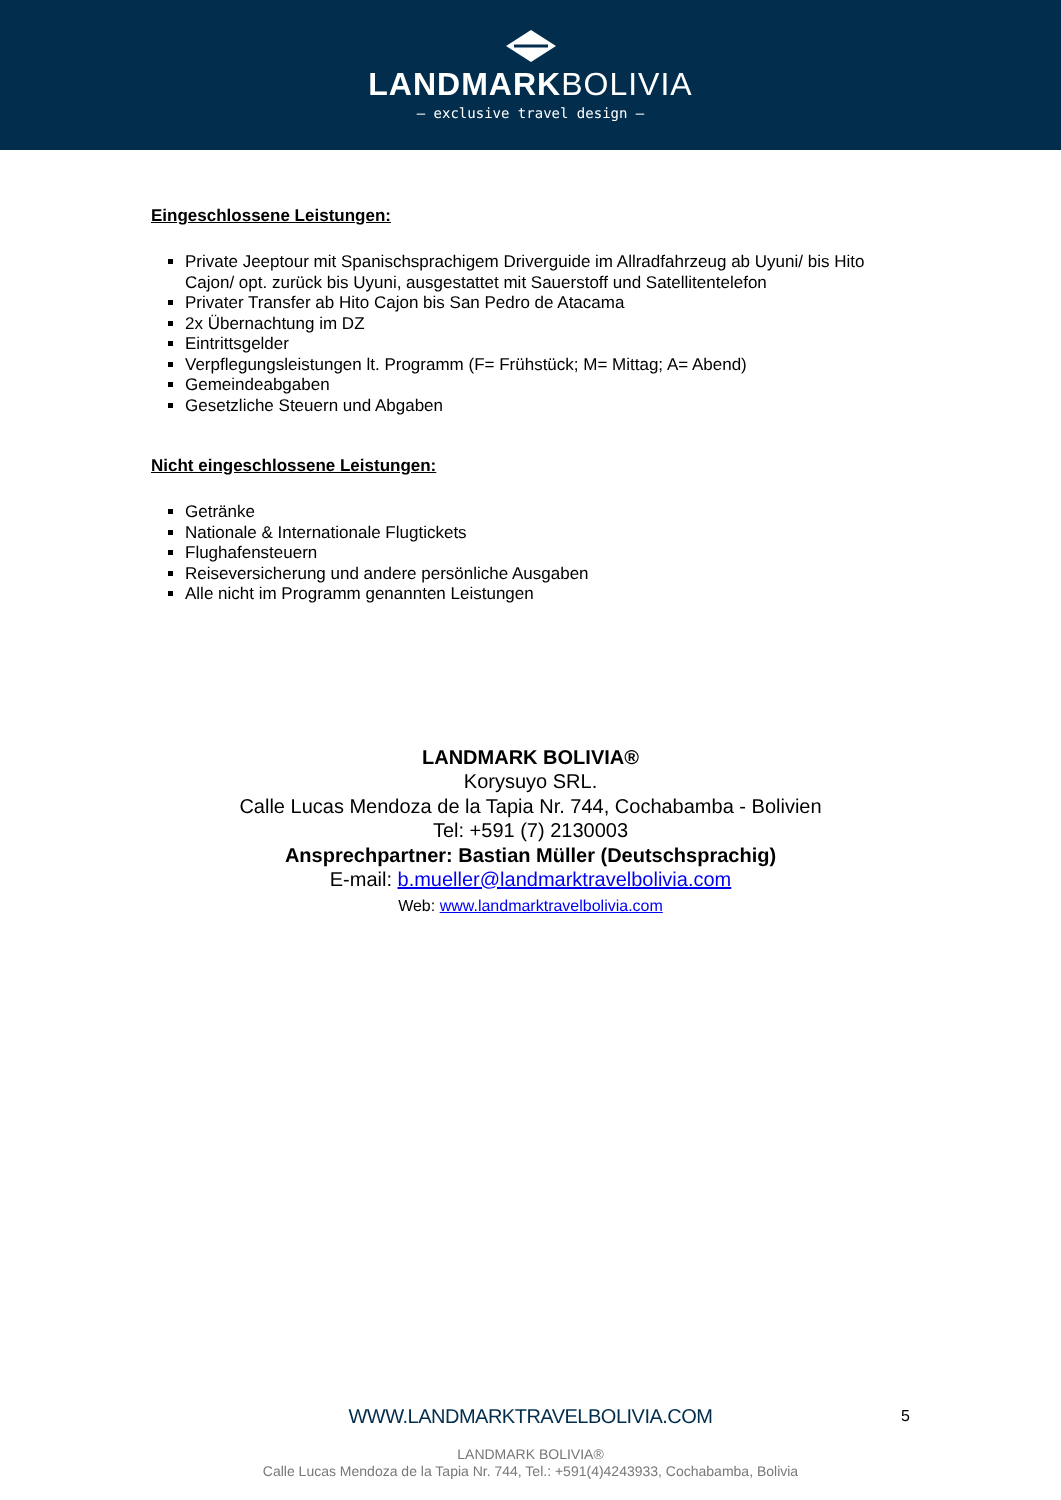LANDMARKBOLIVIA
— exclusive travel design —
Eingeschlossene Leistungen:
Private Jeeptour mit Spanischsprachigem Driverguide im Allradfahrzeug ab Uyuni/ bis Hito Cajon/ opt. zurück bis Uyuni, ausgestattet mit Sauerstoff und Satellitentelefon
Privater Transfer ab Hito Cajon bis San Pedro de Atacama
2x Übernachtung im DZ
Eintrittsgelder
Verpflegungsleistungen lt. Programm (F= Frühstück; M= Mittag; A= Abend)
Gemeindeabgaben
Gesetzliche Steuern und Abgaben
Nicht eingeschlossene Leistungen:
Getränke
Nationale & Internationale Flugtickets
Flughafensteuern
Reiseversicherung und andere persönliche Ausgaben
Alle nicht im Programm genannten Leistungen
LANDMARK BOLIVIA®
Korysuyo SRL.
Calle Lucas Mendoza de la Tapia Nr. 744, Cochabamba - Bolivien
Tel: +591 (7) 2130003
Ansprechpartner: Bastian Müller (Deutschsprachig)
E-mail: b.mueller@landmarktravelbolivia.com
Web: www.landmarktravelbolivia.com
WWW.LANDMARKTRAVELBOLIVIA.COM
5
LANDMARK BOLIVIA®
Calle Lucas Mendoza de la Tapia Nr. 744, Tel.: +591(4)4243933, Cochabamba, Bolivia